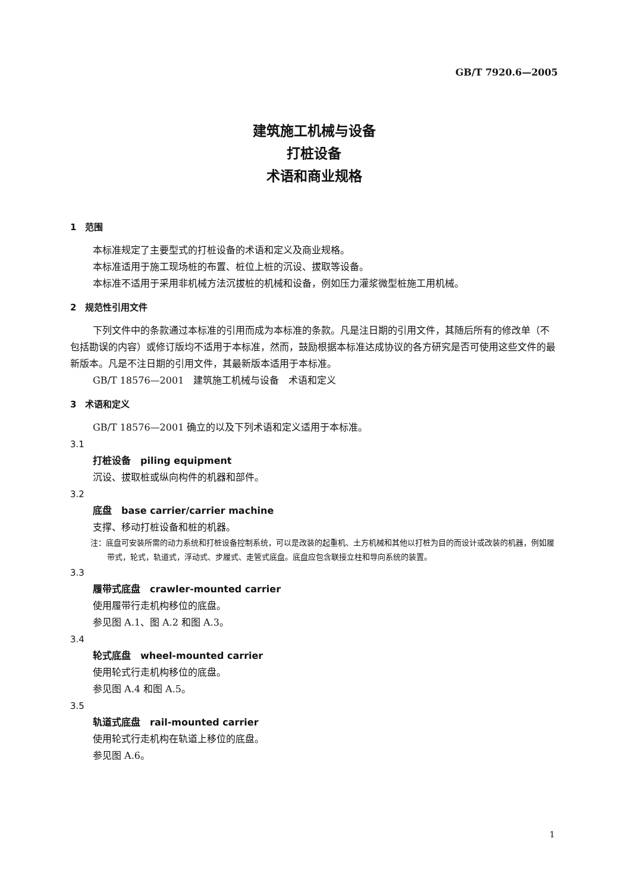GB/T 7920.6—2005
建筑施工机械与设备
打桩设备
术语和商业规格
1　范围
本标准规定了主要型式的打桩设备的术语和定义及商业规格。
本标准适用于施工现场桩的布置、桩位上桩的沉设、拔取等设备。
本标准不适用于采用非机械方法沉拔桩的机械和设备，例如压力灌浆微型桩施工用机械。
2　规范性引用文件
下列文件中的条款通过本标准的引用而成为本标准的条款。凡是注日期的引用文件，其随后所有的修改单（不包括勘误的内容）或修订版均不适用于本标准，然而，鼓励根据本标准达成协议的各方研究是否可使用这些文件的最新版本。凡是不注日期的引用文件，其最新版本适用于本标准。
GB/T 18576—2001　建筑施工机械与设备　术语和定义
3　术语和定义
GB/T 18576—2001 确立的以及下列术语和定义适用于本标准。
3.1
打桩设备　piling equipment
沉设、拔取桩或纵向构件的机器和部件。
3.2
底盘　base carrier/carrier machine
支撑、移动打桩设备和桩的机器。
注：底盘可安装所需的动力系统和打桩设备控制系统，可以是改装的起重机、土方机械和其他以打桩为目的而设计或改装的机器，例如履带式，轮式，轨道式，浮动式、步履式、走管式底盘。底盘应包含联接立柱和导向系统的装置。
3.3
履带式底盘　crawler-mounted carrier
使用履带行走机构移位的底盘。
参见图 A.1、图 A.2 和图 A.3。
3.4
轮式底盘　wheel-mounted carrier
使用轮式行走机构移位的底盘。
参见图 A.4 和图 A.5。
3.5
轨道式底盘　rail-mounted carrier
使用轮式行走机构在轨道上移位的底盘。
参见图 A.6。
1